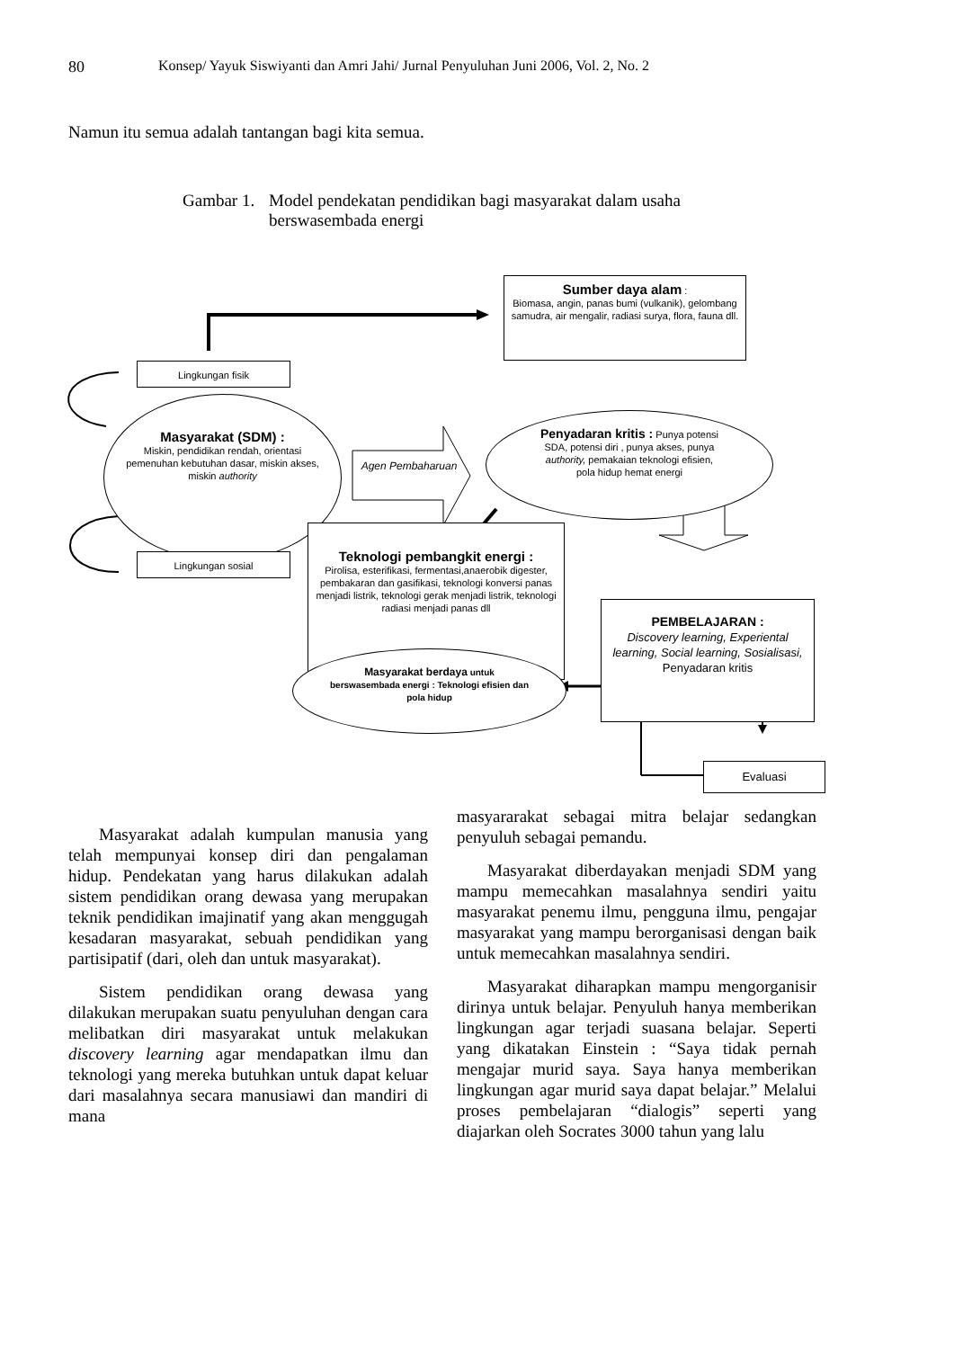80 Konsep/ Yayuk Siswiyanti dan Amri Jahi/ Jurnal Penyuluhan Juni 2006, Vol. 2, No. 2
Namun itu semua adalah tantangan bagi kita semua.
Gambar 1. Model pendekatan pendidikan bagi masyarakat dalam usaha
berswasembada energi
Sumber daya alam :
Biomasa, angin, panas bumi (vulkanik), gelombang samudra, air mengalir, radiasi surya, flora, fauna dll.
Lingkungan fisik
Masyarakat (SDM) :
Miskin, pendidikan rendah, orientasi pemenuhan kebutuhan dasar, miskin akses, miskin authority
Agen Pembaharuan
Penyadaran kritis : Punya potensi SDA, potensi diri , punya akses, punya authority, pemakaian teknologi efisien, pola hidup hemat energi
Teknologi pembangkit energi :
Pirolisa, esterifikasi, fermentasi,anaerobik digester, pembakaran dan gasifikasi, teknologi konversi panas menjadi listrik, teknologi gerak menjadi listrik, teknologi radiasi menjadi panas dll
Lingkungan sosial
PEMBELAJARAN :
Discovery learning, Experiental learning, Social learning, Sosialisasi,
Penyadaran kritis
Masyarakat berdaya untuk berswasembada energi : Teknologi efisien dan pola hidup
Evaluasi
Masyarakat adalah kumpulan manusia yang telah mempunyai konsep diri dan pengalaman hidup. Pendekatan yang harus dilakukan adalah sistem pendidikan orang dewasa yang merupakan teknik pendidikan imajinatif yang akan menggugah kesadaran masyarakat, sebuah pendidikan yang partisipatif (dari, oleh dan untuk masyarakat).
Sistem pendidikan orang dewasa yang dilakukan merupakan suatu penyuluhan dengan cara melibatkan diri masyarakat untuk melakukan discovery learning agar mendapatkan ilmu dan teknologi yang mereka butuhkan untuk dapat keluar dari masalahnya secara manusiawi dan mandiri di mana
masyararakat sebagai mitra belajar sedangkan penyuluh sebagai pemandu.
Masyarakat diberdayakan menjadi SDM yang mampu memecahkan masalahnya sendiri yaitu masyarakat penemu ilmu, pengguna ilmu, pengajar masyarakat yang mampu berorganisasi dengan baik untuk memecahkan masalahnya sendiri.
Masyarakat diharapkan mampu mengorganisir dirinya untuk belajar. Penyuluh hanya memberikan lingkungan agar terjadi suasana belajar. Seperti yang dikatakan Einstein : “Saya tidak pernah mengajar murid saya. Saya hanya memberikan lingkungan agar murid saya dapat belajar.” Melalui proses pembelajaran “dialogis” seperti yang diajarkan oleh Socrates 3000 tahun yang lalu